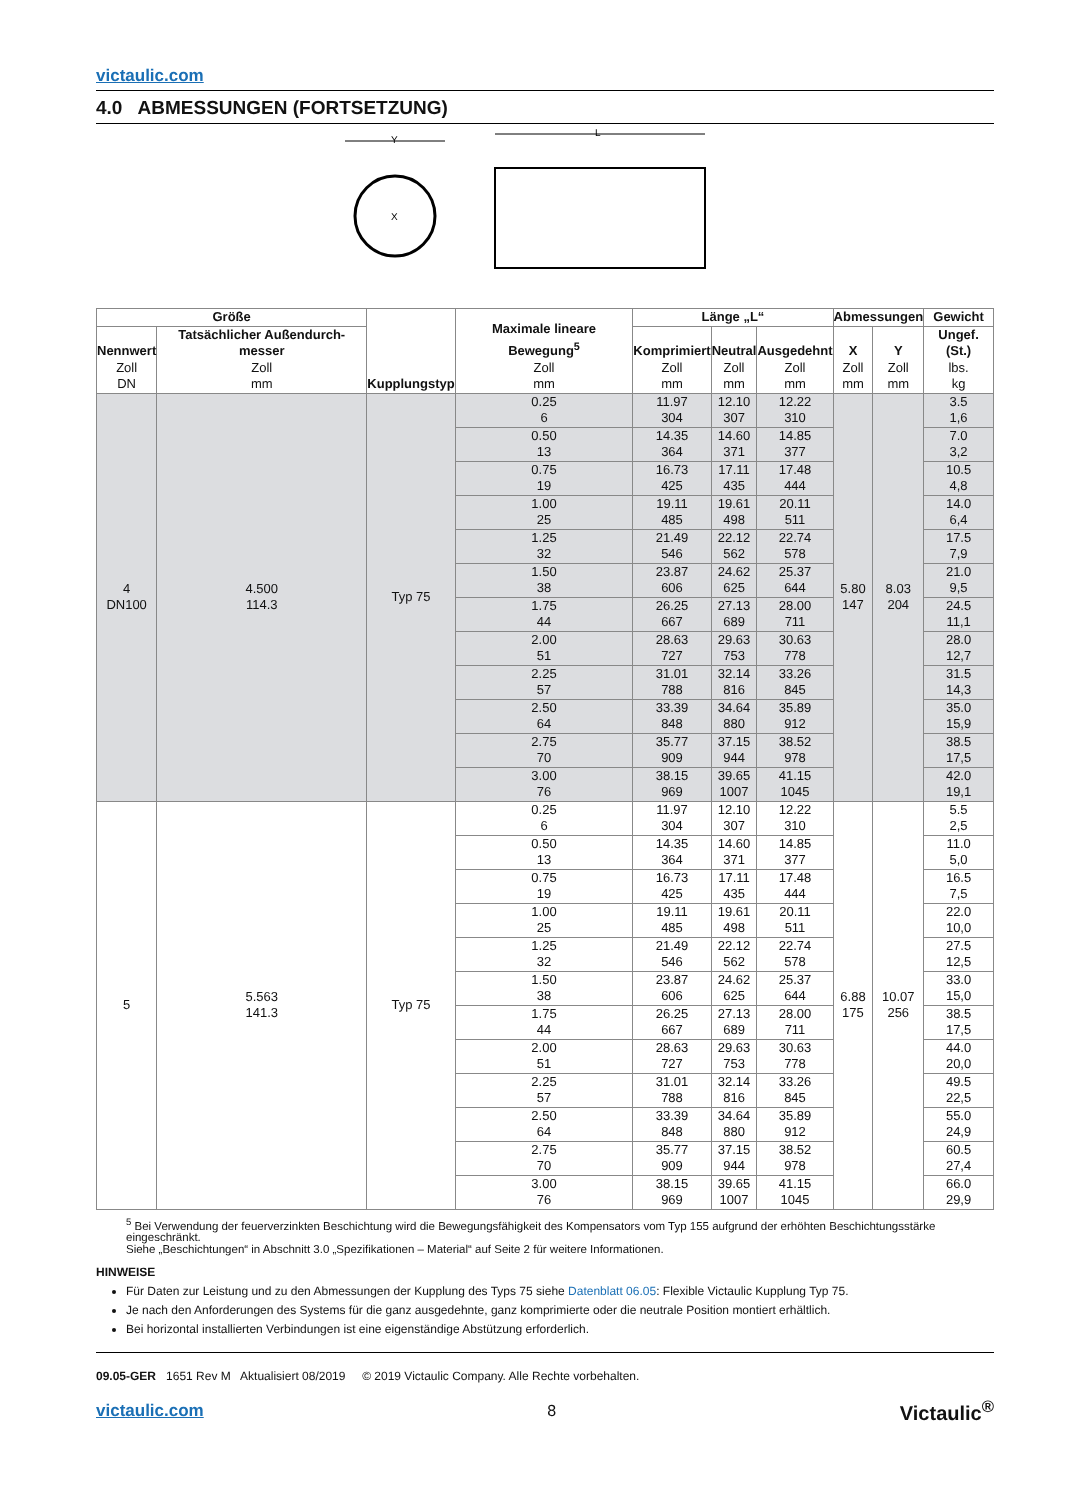victaulic.com
4.0 ABMESSUNGEN (FORTSETZUNG)
X
Y
L
| Größe | | Kupplungstyp | Maximale lineare Bewegung<sup>5</sup> Zoll mm | Länge „L“ | | | Abmessungen | | Gewicht |
| --- | --- | --- | --- | --- | --- | --- | --- | --- | --- |
| Nennwert Zoll DN | Tatsächlicher Außendurch-messer Zoll mm | | | Komprimiert Zoll mm | Neutral Zoll mm | Ausgedehnt Zoll mm | X Zoll mm | Y Zoll mm | Ungef. (St.) lbs. kg |
| 4 DN100 | 4.500 114.3 | Typ 75 | 0.25 6 | 11.97 304 | 12.10 307 | 12.22 310 | 5.80 147 | 8.03 204 | 3.5 1,6 |
| | | | 0.50 13 | 14.35 364 | 14.60 371 | 14.85 377 | | | 7.0 3,2 |
| | | | 0.75 19 | 16.73 425 | 17.11 435 | 17.48 444 | | | 10.5 4,8 |
| | | | 1.00 25 | 19.11 485 | 19.61 498 | 20.11 511 | | | 14.0 6,4 |
| | | | 1.25 32 | 21.49 546 | 22.12 562 | 22.74 578 | | | 17.5 7,9 |
| | | | 1.50 38 | 23.87 606 | 24.62 625 | 25.37 644 | | | 21.0 9,5 |
| | | | 1.75 44 | 26.25 667 | 27.13 689 | 28.00 711 | | | 24.5 11,1 |
| | | | 2.00 51 | 28.63 727 | 29.63 753 | 30.63 778 | | | 28.0 12,7 |
| | | | 2.25 57 | 31.01 788 | 32.14 816 | 33.26 845 | | | 31.5 14,3 |
| | | | 2.50 64 | 33.39 848 | 34.64 880 | 35.89 912 | | | 35.0 15,9 |
| | | | 2.75 70 | 35.77 909 | 37.15 944 | 38.52 978 | | | 38.5 17,5 |
| | | | 3.00 76 | 38.15 969 | 39.65 1007 | 41.15 1045 | | | 42.0 19,1 |
| 5 | 5.563 141.3 | Typ 75 | 0.25 6 | 11.97 304 | 12.10 307 | 12.22 310 | 6.88 175 | 10.07 256 | 5.5 2,5 |
| | | | 0.50 13 | 14.35 364 | 14.60 371 | 14.85 377 | | | 11.0 5,0 |
| | | | 0.75 19 | 16.73 425 | 17.11 435 | 17.48 444 | | | 16.5 7,5 |
| | | | 1.00 25 | 19.11 485 | 19.61 498 | 20.11 511 | | | 22.0 10,0 |
| | | | 1.25 32 | 21.49 546 | 22.12 562 | 22.74 578 | | | 27.5 12,5 |
| | | | 1.50 38 | 23.87 606 | 24.62 625 | 25.37 644 | | | 33.0 15,0 |
| | | | 1.75 44 | 26.25 667 | 27.13 689 | 28.00 711 | | | 38.5 17,5 |
| | | | 2.00 51 | 28.63 727 | 29.63 753 | 30.63 778 | | | 44.0 20,0 |
| | | | 2.25 57 | 31.01 788 | 32.14 816 | 33.26 845 | | | 49.5 22,5 |
| | | | 2.50 64 | 33.39 848 | 34.64 880 | 35.89 912 | | | 55.0 24,9 |
| | | | 2.75 70 | 35.77 909 | 37.15 944 | 38.52 978 | | | 60.5 27,4 |
| | | | 3.00 76 | 38.15 969 | 39.65 1007 | 41.15 1045 | | | 66.0 29,9 |
<sup>5</sup> Bei Verwendung der feuerverzinkten Beschichtung wird die Bewegungsfähigkeit des Kompensators vom Typ 155 aufgrund der erhöhten Beschichtungsstärke eingeschränkt.
Siehe „Beschichtungen“ in Abschnitt 3.0 „Spezifikationen – Material“ auf Seite 2 für weitere Informationen.
HINWEISE
Für Daten zur Leistung und zu den Abmessungen der Kupplung des Typs 75 siehe Datenblatt 06.05: Flexible Victaulic Kupplung Typ 75.
Je nach den Anforderungen des Systems für die ganz ausgedehnte, ganz komprimierte oder die neutrale Position montiert erhältlich.
Bei horizontal installierten Verbindungen ist eine eigenständige Abstützung erforderlich.
09.05-GER 1651 Rev M Aktualisiert 08/2019 © 2019 Victaulic Company. Alle Rechte vorbehalten.
victaulic.com 8 Victaulic<sup>®</sup>